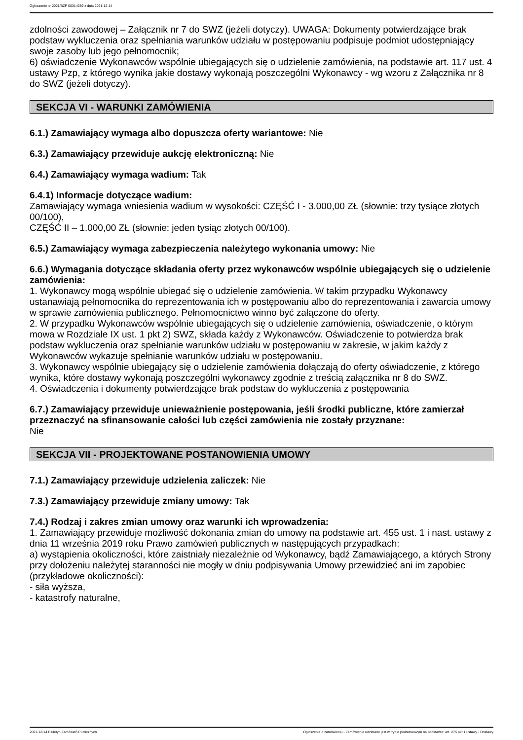Ogłoszenie nr 2021/BZP 00314059 z dnia 2021-12-14
zdolności zawodowej – Załącznik nr 7 do SWZ (jeżeli dotyczy). UWAGA: Dokumenty potwierdzające brak podstaw wykluczenia oraz spełniania warunków udziału w postępowaniu podpisuje podmiot udostępniający swoje zasoby lub jego pełnomocnik;
6) oświadczenie Wykonawców wspólnie ubiegających się o udzielenie zamówienia, na podstawie art. 117 ust. 4 ustawy Pzp, z którego wynika jakie dostawy wykonają poszczególni Wykonawcy - wg wzoru z Załącznika nr 8 do SWZ (jeżeli dotyczy).
SEKCJA VI - WARUNKI ZAMÓWIENIA
6.1.) Zamawiający wymaga albo dopuszcza oferty wariantowe: Nie
6.3.) Zamawiający przewiduje aukcję elektroniczną: Nie
6.4.) Zamawiający wymaga wadium: Tak
6.4.1) Informacje dotyczące wadium:
Zamawiający wymaga wniesienia wadium w wysokości: CZĘŚĆ I - 3.000,00 ZŁ (słownie: trzy tysiące złotych 00/100),
CZĘŚĆ II – 1.000,00 ZŁ (słownie: jeden tysiąc złotych 00/100).
6.5.) Zamawiający wymaga zabezpieczenia należytego wykonania umowy: Nie
6.6.) Wymagania dotyczące składania oferty przez wykonawców wspólnie ubiegających się o udzielenie zamówienia:
1. Wykonawcy mogą wspólnie ubiegać się o udzielenie zamówienia. W takim przypadku Wykonawcy ustanawiają pełnomocnika do reprezentowania ich w postępowaniu albo do reprezentowania i zawarcia umowy w sprawie zamówienia publicznego. Pełnomocnictwo winno być załączone do oferty.
2. W przypadku Wykonawców wspólnie ubiegających się o udzielenie zamówienia, oświadczenie, o którym mowa w Rozdziale IX ust. 1 pkt 2) SWZ, składa każdy z Wykonawców. Oświadczenie to potwierdza brak podstaw wykluczenia oraz spełnianie warunków udziału w postępowaniu w zakresie, w jakim każdy z Wykonawców wykazuje spełnianie warunków udziału w postępowaniu.
3. Wykonawcy wspólnie ubiegający się o udzielenie zamówienia dołączają do oferty oświadczenie, z którego wynika, które dostawy wykonają poszczególni wykonawcy zgodnie z treścią załącznika nr 8 do SWZ.
4. Oświadczenia i dokumenty potwierdzające brak podstaw do wykluczenia z postępowania
6.7.) Zamawiający przewiduje unieważnienie postępowania, jeśli środki publiczne, które zamierzał przeznaczyć na sfinansowanie całości lub części zamówienia nie zostały przyznane:
Nie
SEKCJA VII - PROJEKTOWANE POSTANOWIENIA UMOWY
7.1.) Zamawiający przewiduje udzielenia zaliczek: Nie
7.3.) Zamawiający przewiduje zmiany umowy: Tak
7.4.) Rodzaj i zakres zmian umowy oraz warunki ich wprowadzenia:
1. Zamawiający przewiduje możliwość dokonania zmian do umowy na podstawie art. 455 ust. 1 i nast. ustawy z dnia 11 września 2019 roku Prawo zamówień publicznych w następujących przypadkach:
a) wystąpienia okoliczności, które zaistniały niezależnie od Wykonawcy, bądź Zamawiającego, a których Strony przy dołożeniu należytej staranności nie mogły w dniu podpisywania Umowy przewidzieć ani im zapobiec (przykładowe okoliczności):
- siła wyższa,
- katastrofy naturalne,
2021-12-14 Biuletyn Zamówień Publicznych Ogłoszenie o zamówieniu - Zamówienie udzielane jest w trybie podstawowym na podstawie: art. 275 pkt 1 ustawy - Dostawy